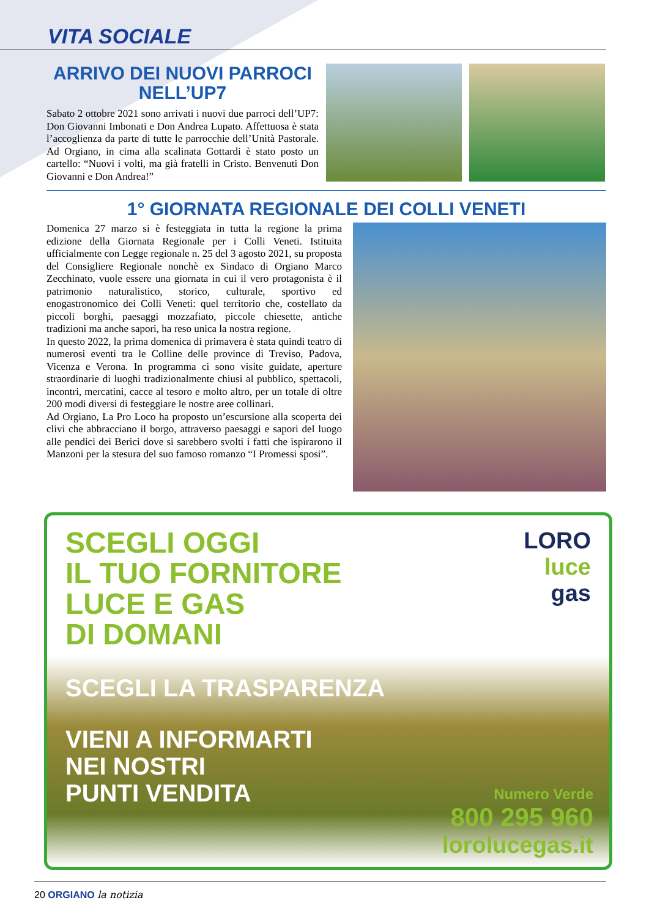VITA SOCIALE
ARRIVO DEI NUOVI PARROCI NELL’UP7
Sabato 2 ottobre 2021 sono arrivati i nuovi due parroci dell’UP7: Don Giovanni Imbonati e Don Andrea Lupato. Affettuosa è stata l’accoglienza da parte di tutte le parrocchie dell’Unità Pastorale. Ad Orgiano, in cima alla scalinata Gottardi è stato posto un cartello: “Nuovi i volti, ma già fratelli in Cristo. Benvenuti Don Giovanni e Don Andrea!”
1° GIORNATA REGIONALE DEI COLLI VENETI
Domenica 27 marzo si è festeggiata in tutta la regione la prima edizione della Giornata Regionale per i Colli Veneti. Istituita ufficialmente con Legge regionale n. 25 del 3 agosto 2021, su proposta del Consigliere Regionale nonchè ex Sindaco di Orgiano Marco Zecchinato, vuole essere una giornata in cui il vero protagonista è il patrimonio naturalistico, storico, culturale, sportivo ed enogastronomico dei Colli Veneti: quel territorio che, costellato da piccoli borghi, paesaggi mozzafiato, piccole chiesette, antiche tradizioni ma anche sapori, ha reso unica la nostra regione.
In questo 2022, la prima domenica di primavera è stata quindi teatro di numerosi eventi tra le Colline delle province di Treviso, Padova, Vicenza e Verona. In programma ci sono visite guidate, aperture straordinarie di luoghi tradizionalmente chiusi al pubblico, spettacoli, incontri, mercatini, cacce al tesoro e molto altro, per un totale di oltre 200 modi diversi di festeggiare le nostre aree collinari.
Ad Orgiano, La Pro Loco ha proposto un’escursione alla scoperta dei clivi che abbracciano il borgo, attraverso paesaggi e sapori del luogo alle pendici dei Berici dove si sarebbero svolti i fatti che ispirarono il Manzoni per la stesura del suo famoso romanzo “I Promessi sposi”.
SCEGLI OGGI
IL TUO FORNITORE
LUCE E GAS
DI DOMANI
LORO
luce
gas
SCEGLI LA TRASPARENZA
VIENI A INFORMARTI
NEI NOSTRI
PUNTI VENDITA
Numero Verde
800 295 960
lorolucegas.it
20 ORGIANO la notizia